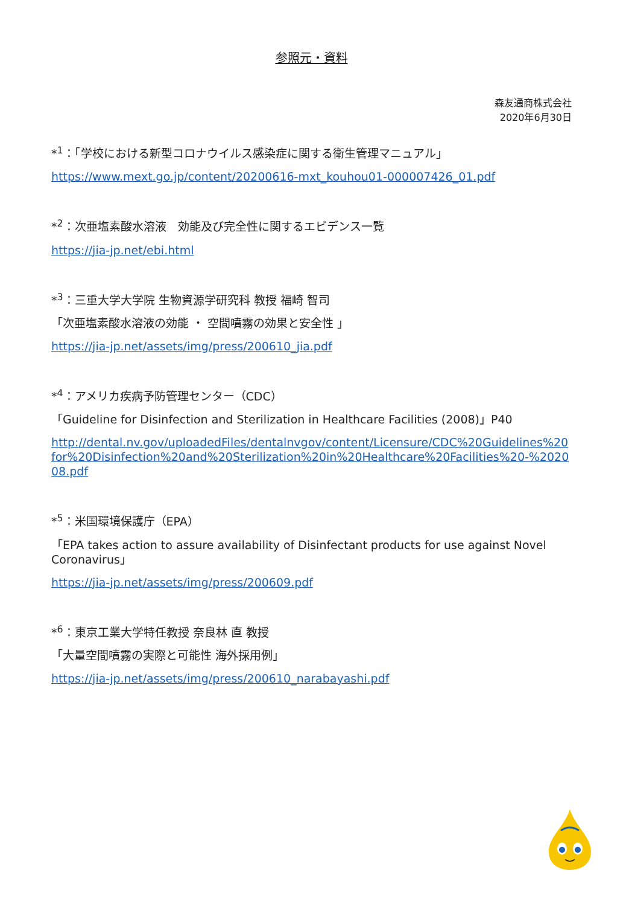参照元・資料
森友通商株式会社
2020年6月30日
*<sup>1</sup>：「学校における新型コロナウイルス感染症に関する衛生管理マニュアル」
https://www.mext.go.jp/content/20200616-mxt_kouhou01-000007426_01.pdf
*<sup>2</sup>：次亜塩素酸水溶液　効能及び完全性に関するエビデンス一覧
https://jia-jp.net/ebi.html
*<sup>3</sup>：三重大学大学院 生物資源学研究科 教授 福崎 智司
「次亜塩素酸水溶液の効能 ・ 空間噴霧の効果と安全性 」
https://jia-jp.net/assets/img/press/200610_jia.pdf
*<sup>4</sup>：アメリカ疾病予防管理センター（CDC）
「Guideline for Disinfection and Sterilization in Healthcare Facilities (2008)」P40
http://dental.nv.gov/uploadedFiles/dentalnvgov/content/Licensure/CDC%20Guidelines%20for%20Disinfection%20and%20Sterilization%20in%20Healthcare%20Facilities%20-%202008.pdf
*<sup>5</sup>：米国環境保護庁（EPA）
「EPA takes action to assure availability of Disinfectant products for use against Novel Coronavirus」
https://jia-jp.net/assets/img/press/200609.pdf
*<sup>6</sup>：東京工業大学特任教授 奈良林 直 教授
「大量空間噴霧の実際と可能性 海外採用例」
https://jia-jp.net/assets/img/press/200610_narabayashi.pdf